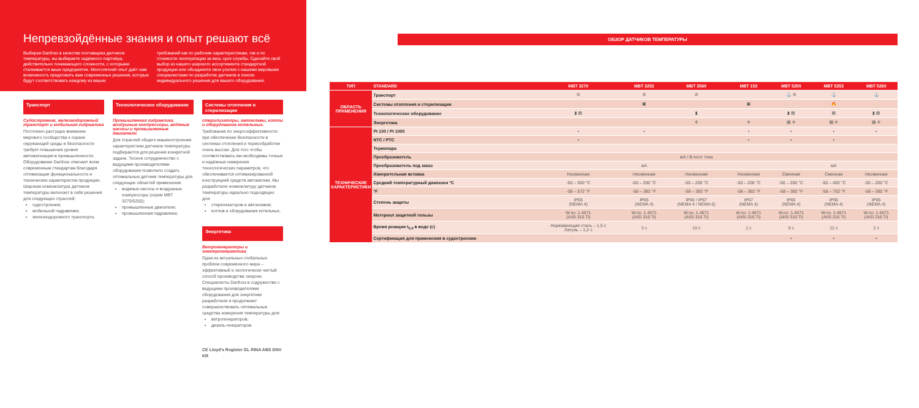Непревзойдённые знания и опыт решают всё
Выбирая Danfoss в качестве поставщика датчиков температуры, вы выбираете надёжного партнёра, действительно понимающего сложности, с которыми сталкивается ваше предприятие. Многолетний опыт даёт нам возможность предложить вам современные решения, которые будут соответствовать каждому из ваших
требований как по рабочим характеристикам, так и по стоимости эксплуатации за весь срок службы. Сделайте свой выбор из нашего широкого ассортимента стандартной продукции или объедините свои усилия с нашими мировыми специалистами по разработке датчиков в поиске индивидуального решения для вашего оборудования.
Транспорт
Судостроение, железнодорожный транспорт и мобильная гидравлика
Постоянно растущее внимание мирового сообщества к охране окружающей среды и безопасности требует повышения уровня автоматизации в промышленности. Оборудование Danfoss отвечает всем современным стандартам благодаря оптимизации функциональности и технических характеристик продукции. Широкая номенклатура датчиков температуры включает в себя решения для следующих отраслей:
судостроения;
мобильной гидравлики;
железнодорожного транспорта.
Технологическое оборудование
Промышленная гидравлика, воздушные компрессоры, водяные насосы и промышленные двигатели
Для отраслей общего машиностроения характеристики датчиков температуры подбираются для решения конкретной задачи. Тесное сотрудничество с ведущими производителями оборудования позволило создать оптимальные датчики температуры для следующих областей применения:
водяные насосы и воздушные компрессоры (серия MBT 3270/5250);
промышленные двигатели;
промышленная гидравлика;
Системы отопления и стерилизации
стерилизаторы, автоклавы, котлы и оборудование котельных.
Требования по энергоэффективности при обеспечении безопасности в системах отопления и термообработки очень высоки. Для того чтобы соответствовать им необходимы точные и надёжные измерения технологических параметров, что обеспечивается оптимизированной конструкцией средств автоматики. Мы разработали номенклатуру датчиков температуры идеально подходящих для:
стерилизаторов и автоклавов;
котлов и оборудования котельных.
Энергетика
Ветрогенераторы и электроэнергетика
Одна из актуальных глобальных проблем современного мира – эффективный и экологически чистый способ производства энергии. Специалисты Danfoss в содружестве с ведущими производителями оборудования для энергетики разработали и продолжают совершенствовать оптимальные средства измерения температуры для:
ветрогенераторов;
дизель-генераторов.
CE Lloyd's Register GL RINA ABS DNV KR
ОБЗОР ДАТЧИКОВ ТЕМПЕРАТУРЫ
| ТИП | STANDARD | MBT 3270 | MBT 3252 | MBT 3560 | MBT 153 | MBT 5250 | MBT 5252 | MBT 5260 |
| ОБЛАСТЬ ПРИМЕНЕНИЯ | Транспорт | ✇ | ✇ | ✇ | | ⚓ ✇ | ⚓ | ⚓ |
| | Системы отопления и стерилизации | | ▣ | | ▣ | | 🔥 | |
| | Технологическое оборудование | ▮ ▤ | | ▮ | | ▮ ▤ | ▤ | ▮ ▤ |
| | Энергетика | | | ✢ | ✢ | ▤ ✢ | ▤ ✢ | ▤ ✢ |
| ТЕХНИЧЕСКИЕ ХАРАКТЕРИСТИКИ | Pt 100 / Pt 1000 | • | • | | • | • | • | • |
| | NTC / PTC | • | | | • | • | • | |
| | Термопара | | | | | | | |
| | Преобразователь | | | мА / В пост. тока | | | | |
| | Преобразователь под заказ | | мА | | | | мА | |
| | Измерительная вставка | Несменная | Несменная | Несменная | Несменная | Сменная | Сменная | Несменная |
| | Средний температурный диапазон °C | -50 – 300 °C | -50 – 200 °C | -50 – 200 °C | -50 – 200 °C | -50 – 200 °C | -50 – 400 °C | -50 – 200 °C |
| | °F | -58 – 572 °F | -58 – 392 °F | -58 – 392 °F | -58 – 392 °F | -58 – 392 °F | -58 – 752 °F | -58 – 392 °F |
| | Степень защиты | IP65 (NEMA 4) | IP65 (NEMA 4) | IP65 / IP67 (NEMA 4 / NEMA 6) | IP67 (NEMA 4) | IP65 (NEMA 4) | IP65 (NEMA 4) | IP65 (NEMA 4) |
| | Материал защитной гильзы | W.no. 1.4571 (AISI 316 Ti) | W.no. 1.4571 (AISI 316 Ti) | W.no. 1.4571 (AISI 316 Ti) | W.no. 1.4571 (AISI 316 Ti) | W.no. 1.4571 (AISI 316 Ti) | W.no. 1.4571 (AISI 316 Ti) | W.no. 1.4571 (AISI 316 Ti) |
| | Время реакции t<sub>0,5</sub> в воде (с) | Нержавеющая сталь – 1,5 с Латунь – 1,2 с | 3 с | 10 с | 1 с | 9 с | 12 с | 2 с |
| | Сертификация для применения в судостроении | | | | | • | • | • |